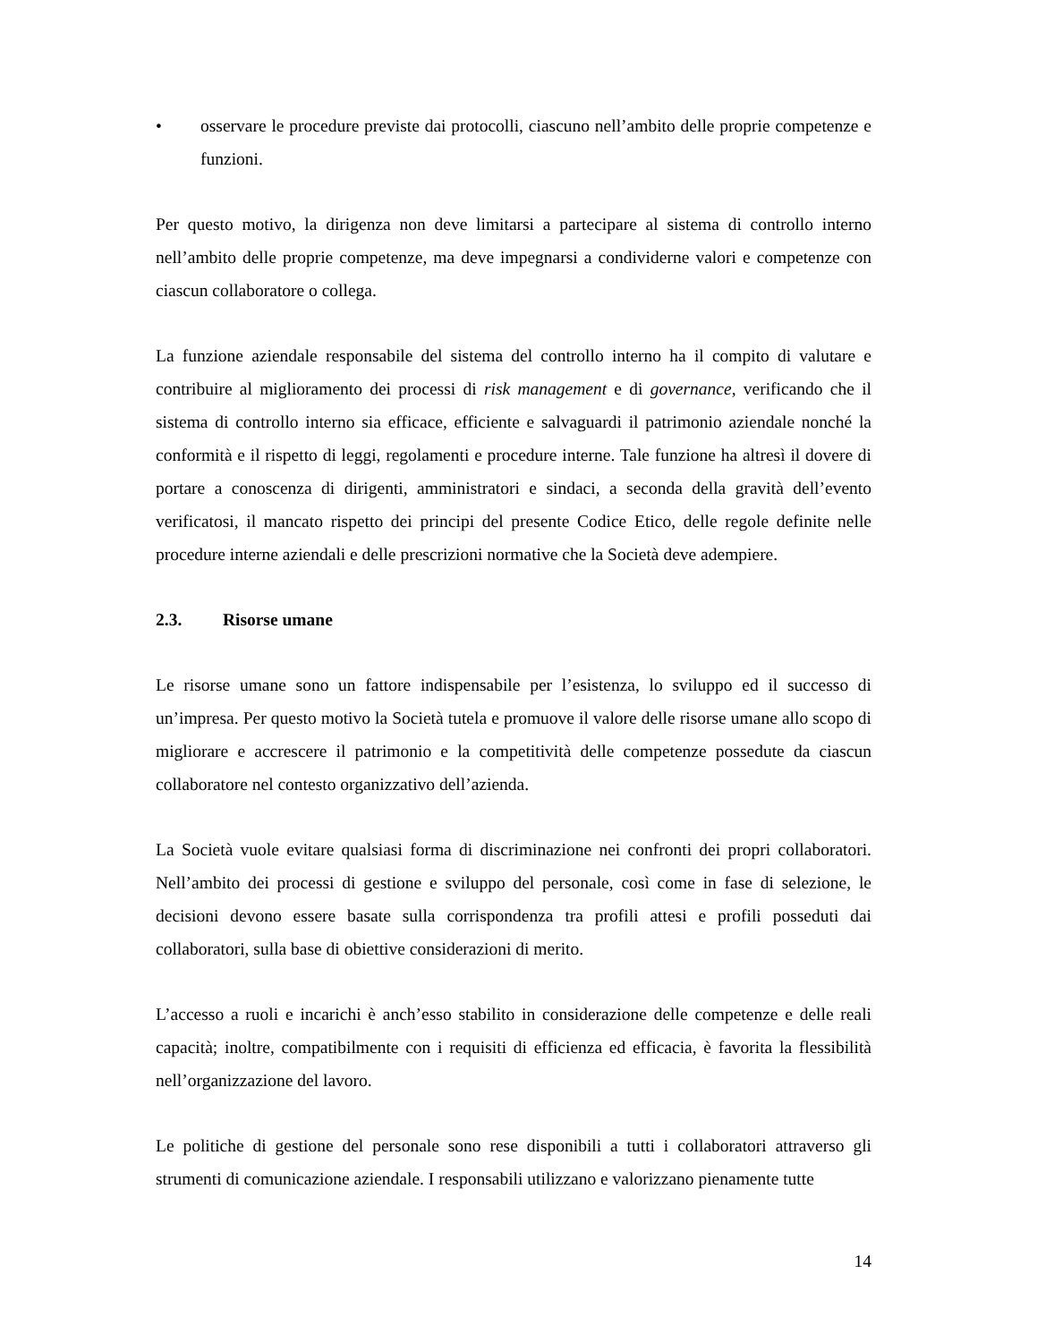• osservare le procedure previste dai protocolli, ciascuno nell’ambito delle proprie competenze e funzioni.
Per questo motivo, la dirigenza non deve limitarsi a partecipare al sistema di controllo interno nell’ambito delle proprie competenze, ma deve impegnarsi a condividerne valori e competenze con ciascun collaboratore o collega.
La funzione aziendale responsabile del sistema del controllo interno ha il compito di valutare e contribuire al miglioramento dei processi di risk management e di governance, verificando che il sistema di controllo interno sia efficace, efficiente e salvaguardi il patrimonio aziendale nonché la conformità e il rispetto di leggi, regolamenti e procedure interne. Tale funzione ha altresì il dovere di portare a conoscenza di dirigenti, amministratori e sindaci, a seconda della gravità dell’evento verificatosi, il mancato rispetto dei principi del presente Codice Etico, delle regole definite nelle procedure interne aziendali e delle prescrizioni normative che la Società deve adempiere.
2.3. Risorse umane
Le risorse umane sono un fattore indispensabile per l’esistenza, lo sviluppo ed il successo di un’impresa. Per questo motivo la Società tutela e promuove il valore delle risorse umane allo scopo di migliorare e accrescere il patrimonio e la competitività delle competenze possedute da ciascun collaboratore nel contesto organizzativo dell’azienda.
La Società vuole evitare qualsiasi forma di discriminazione nei confronti dei propri collaboratori. Nell’ambito dei processi di gestione e sviluppo del personale, così come in fase di selezione, le decisioni devono essere basate sulla corrispondenza tra profili attesi e profili posseduti dai collaboratori, sulla base di obiettive considerazioni di merito.
L’accesso a ruoli e incarichi è anch’esso stabilito in considerazione delle competenze e delle reali capacità; inoltre, compatibilmente con i requisiti di efficienza ed efficacia, è favorita la flessibilità nell’organizzazione del lavoro.
Le politiche di gestione del personale sono rese disponibili a tutti i collaboratori attraverso gli strumenti di comunicazione aziendale. I responsabili utilizzano e valorizzano pienamente tutte
14